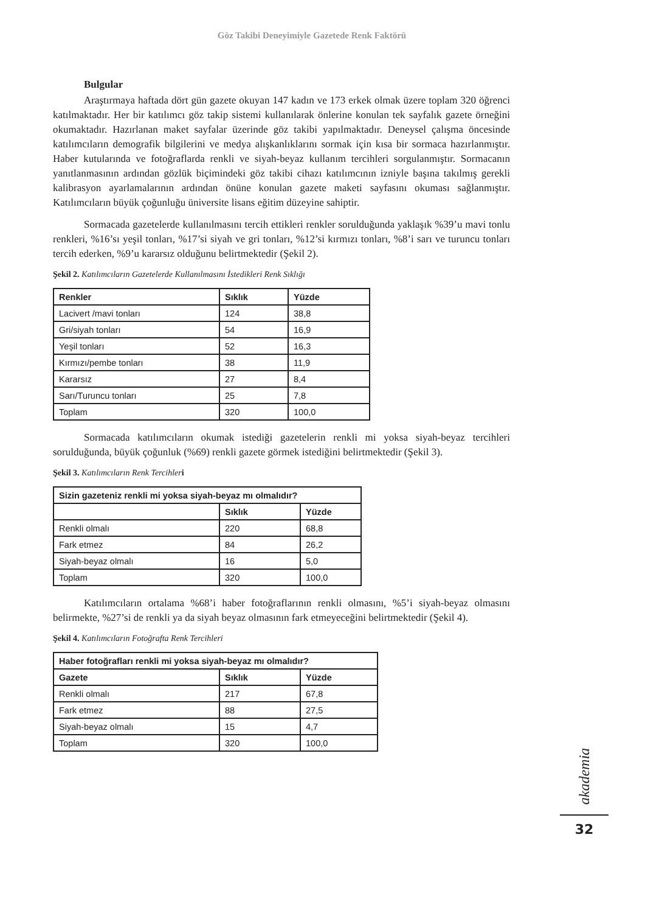Göz Takibi Deneyimiyle Gazetede Renk Faktörü
Bulgular
Araştırmaya haftada dört gün gazete okuyan 147 kadın ve 173 erkek olmak üzere toplam 320 öğrenci katılmaktadır. Her bir katılımcı göz takip sistemi kullanılarak önlerine konulan tek sayfalık gazete örneğini okumaktadır. Hazırlanan maket sayfalar üzerinde göz takibi yapılmaktadır. Deneysel çalışma öncesinde katılımcıların demografik bilgilerini ve medya alışkanlıklarını sormak için kısa bir sormaca hazırlanmıştır. Haber kutularında ve fotoğraflarda renkli ve siyah-beyaz kullanım tercihleri sorgulanmıştır. Sormacanın yanıtlanmasının ardından gözlük biçimindeki göz takibi cihazı katılımcının izniyle başına takılmış gerekli kalibrasyon ayarlamalarının ardından önüne konulan gazete maketi sayfasını okuması sağlanmıştır. Katılımcıların büyük çoğunluğu üniversite lisans eğitim düzeyine sahiptir.
Sormacada gazetelerde kullanılmasını tercih ettikleri renkler sorulduğunda yaklaşık %39’u mavi tonlu renkleri, %16’sı yeşil tonları, %17’si siyah ve gri tonları, %12’si kırmızı tonları, %8’i sarı ve turuncu tonları tercih ederken, %9’u kararsız olduğunu belirtmektedir (Şekil 2).
Şekil 2. Katılımcıların Gazetelerde Kullanılmasını İstedikleri Renk Sıklığı
| Renkler | Sıklık | Yüzde |
| --- | --- | --- |
| Lacivert /mavi tonları | 124 | 38,8 |
| Gri/siyah tonları | 54 | 16,9 |
| Yeşil tonları | 52 | 16,3 |
| Kırmızı/pembe tonları | 38 | 11,9 |
| Kararsız | 27 | 8,4 |
| Sarı/Turuncu tonları | 25 | 7,8 |
| Toplam | 320 | 100,0 |
Sormacada katılımcıların okumak istediği gazetelerin renkli mi yoksa siyah-beyaz tercihleri sorulduğunda, büyük çoğunluk (%69) renkli gazete görmek istediğini belirtmektedir (Şekil 3).
Şekil 3. Katılımcıların Renk Tercihler i
| Sizin gazeteniz renkli mi yoksa siyah-beyaz mı olmalıdır? | | |
| --- | --- | --- |
| | Sıklık | Yüzde |
| Renkli olmalı | 220 | 68,8 |
| Fark etmez | 84 | 26,2 |
| Siyah-beyaz olmalı | 16 | 5,0 |
| Toplam | 320 | 100,0 |
Katılımcıların ortalama %68’i haber fotoğraflarının renkli olmasını, %5’i siyah-beyaz olmasını belirmekte, %27’si de renkli ya da siyah beyaz olmasının fark etmeyeceğini belirtmektedir (Şekil 4).
Şekil 4. Katılımcıların Fotoğrafta Renk Tercihleri
| Haber fotoğrafları renkli mi yoksa siyah-beyaz mı olmalıdır? | | |
| --- | --- | --- |
| Gazete | Sıklık | Yüzde |
| Renkli olmalı | 217 | 67,8 |
| Fark etmez | 88 | 27,5 |
| Siyah-beyaz olmalı | 15 | 4,7 |
| Toplam | 320 | 100,0 |
akademia
32